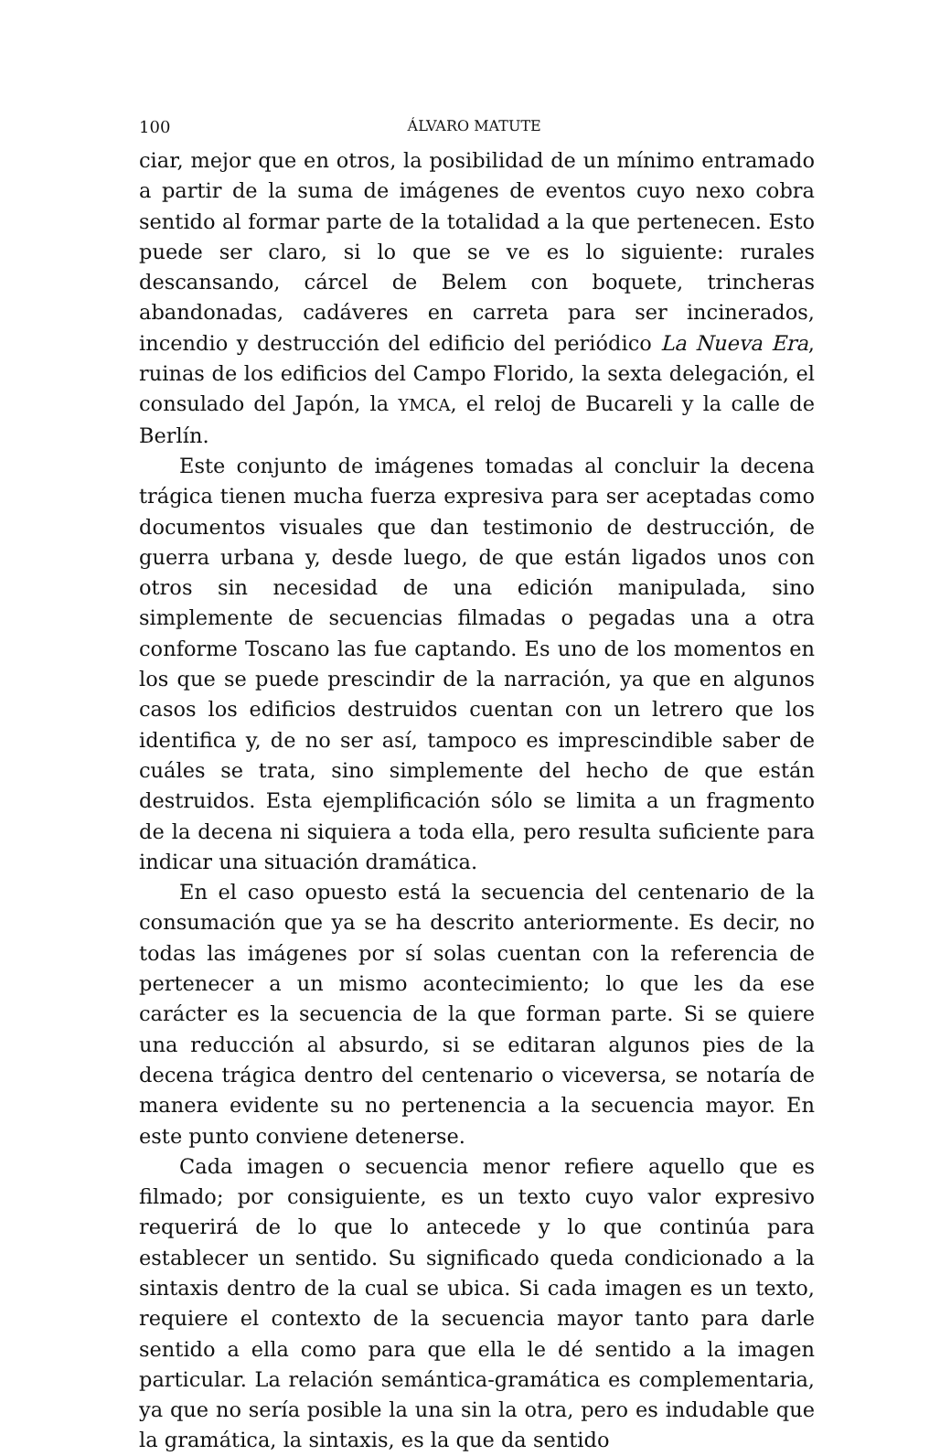100 ÁLVARO MATUTE
ciar, mejor que en otros, la posibilidad de un mínimo entramado a partir de la suma de imágenes de eventos cuyo nexo cobra sentido al formar parte de la totalidad a la que pertenecen. Esto puede ser claro, si lo que se ve es lo siguiente: rurales descansando, cárcel de Belem con boquete, trincheras abandonadas, cadáveres en carreta para ser incinerados, incendio y destrucción del edificio del periódico La Nueva Era, ruinas de los edificios del Campo Florido, la sexta delegación, el consulado del Japón, la YMCA, el reloj de Bucareli y la calle de Berlín.
Este conjunto de imágenes tomadas al concluir la decena trágica tienen mucha fuerza expresiva para ser aceptadas como documentos visuales que dan testimonio de destrucción, de guerra urbana y, desde luego, de que están ligados unos con otros sin necesidad de una edición manipulada, sino simplemente de secuencias filmadas o pegadas una a otra conforme Toscano las fue captando. Es uno de los momentos en los que se puede prescindir de la narración, ya que en algunos casos los edificios destruidos cuentan con un letrero que los identifica y, de no ser así, tampoco es imprescindible saber de cuáles se trata, sino simplemente del hecho de que están destruidos. Esta ejemplificación sólo se limita a un fragmento de la decena ni siquiera a toda ella, pero resulta suficiente para indicar una situación dramática.
En el caso opuesto está la secuencia del centenario de la consumación que ya se ha descrito anteriormente. Es decir, no todas las imágenes por sí solas cuentan con la referencia de pertenecer a un mismo acontecimiento; lo que les da ese carácter es la secuencia de la que forman parte. Si se quiere una reducción al absurdo, si se editaran algunos pies de la decena trágica dentro del centenario o viceversa, se notaría de manera evidente su no pertenencia a la secuencia mayor. En este punto conviene detenerse.
Cada imagen o secuencia menor refiere aquello que es filmado; por consiguiente, es un texto cuyo valor expresivo requerirá de lo que lo antecede y lo que continúa para establecer un sentido. Su significado queda condicionado a la sintaxis dentro de la cual se ubica. Si cada imagen es un texto, requiere el contexto de la secuencia mayor tanto para darle sentido a ella como para que ella le dé sentido a la imagen particular. La relación semántica-gramática es complementaria, ya que no sería posible la una sin la otra, pero es indudable que la gramática, la sintaxis, es la que da sentido